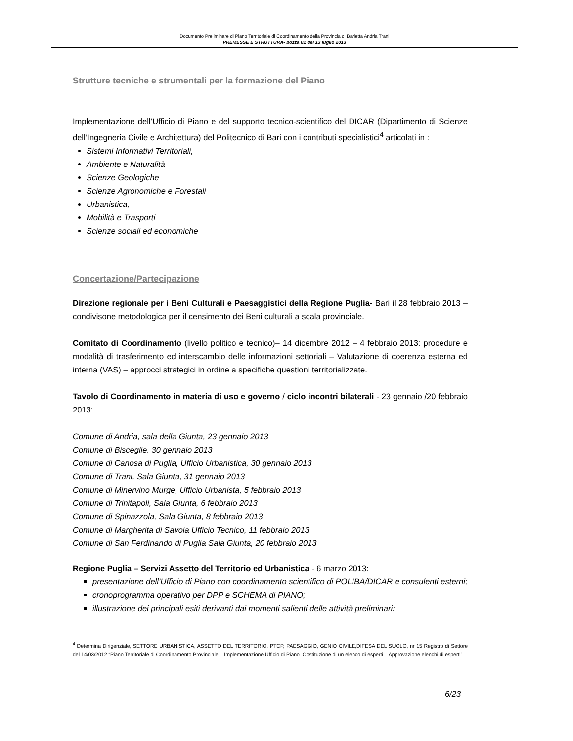Documento Preliminare di Piano Territoriale di Coordinamento della Provincia di Barletta Andria Trani
PREMESSE E STRUTTURA- bozza 01 del 13 luglio 2013
Strutture tecniche e strumentali per la formazione del Piano
Implementazione dell’Ufficio di Piano e del supporto tecnico-scientifico del DICAR (Dipartimento di Scienze dell’Ingegneria Civile e Architettura) del Politecnico di Bari con i contributi specialistici<sup>4</sup> articolati in :
Sistemi Informativi Territoriali,
Ambiente e Naturalità
Scienze Geologiche
Scienze Agronomiche e Forestali
Urbanistica,
Mobilità e Trasporti
Scienze sociali ed economiche
Concertazione/Partecipazione
Direzione regionale per i Beni Culturali e Paesaggistici della Regione Puglia- Bari il 28 febbraio 2013 – condivisone metodologica per il censimento dei Beni culturali a scala provinciale.
Comitato di Coordinamento (livello politico e tecnico)– 14 dicembre 2012 – 4 febbraio 2013: procedure e modalità di trasferimento ed interscambio delle informazioni settoriali – Valutazione di coerenza esterna ed interna (VAS) – approcci strategici in ordine a specifiche questioni territorializzate.
Tavolo di Coordinamento in materia di uso e governo / ciclo incontri bilaterali - 23 gennaio /20 febbraio 2013:
Comune di Andria, sala della Giunta, 23 gennaio 2013
Comune di Bisceglie, 30 gennaio 2013
Comune di Canosa di Puglia, Ufficio Urbanistica, 30 gennaio 2013
Comune di Trani, Sala Giunta, 31 gennaio 2013
Comune di Minervino Murge, Ufficio Urbanista, 5 febbraio 2013
Comune di Trinitapoli, Sala Giunta, 6 febbraio 2013
Comune di Spinazzola, Sala Giunta, 8 febbraio 2013
Comune di Margherita di Savoia Ufficio Tecnico, 11 febbraio 2013
Comune di San Ferdinando di Puglia Sala Giunta, 20 febbraio 2013
Regione Puglia – Servizi Assetto del Territorio ed Urbanistica - 6 marzo 2013:
presentazione dell’Ufficio di Piano con coordinamento scientifico di POLIBA/DICAR e consulenti esterni;
cronoprogramma operativo per DPP e SCHEMA di PIANO;
illustrazione dei principali esiti derivanti dai momenti salienti delle attività preliminari:
<sup>4</sup> Determina Dirigenziale, SETTORE URBANISTICA, ASSETTO DEL TERRITORIO, PTCP, PAESAGGIO, GENIO CIVILE,DIFESA DEL SUOLO, nr 15 Registro di Settore del 14/03/2012 “Piano Territoriale di Coordinamento Provinciale – Implementazione Ufficio di Piano. Costituzione di un elenco di esperti – Approvazione elenchi di esperti”
6/23